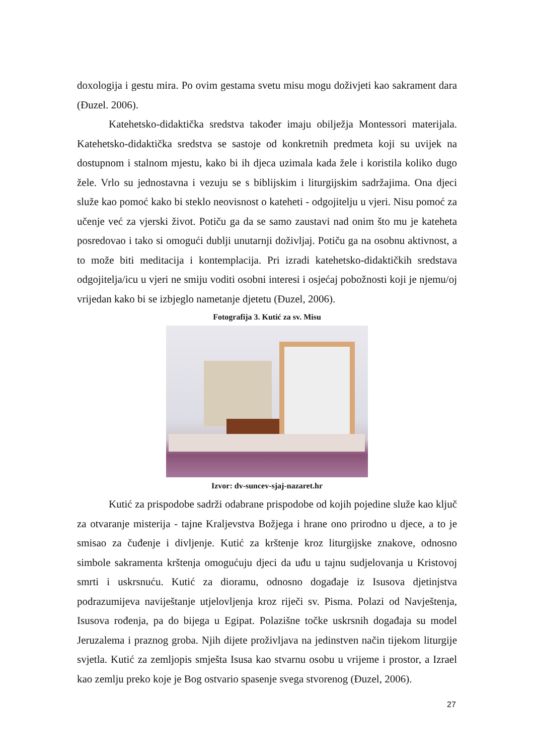doxologija i gestu mira. Po ovim gestama svetu misu mogu doživjeti kao sakrament dara (Đuzel. 2006).
Katehetsko-didaktička sredstva također imaju obilježja Montessori materijala. Katehetsko-didaktička sredstva se sastoje od konkretnih predmeta koji su uvijek na dostupnom i stalnom mjestu, kako bi ih djeca uzimala kada žele i koristila koliko dugo žele. Vrlo su jednostavna i vezuju se s biblijskim i liturgijskim sadržajima. Ona djeci služe kao pomoć kako bi steklo neovisnost o kateheti - odgojitelju u vjeri. Nisu pomoć za učenje već za vjerski život. Potiču ga da se samo zaustavi nad onim što mu je kateheta posredovao i tako si omogući dublji unutarnji doživljaj. Potiču ga na osobnu aktivnost, a to može biti meditacija i kontemplacija. Pri izradi katehetsko-didaktičkih sredstava odgojitelja/icu u vjeri ne smiju voditi osobni interesi i osjećaj pobožnosti koji je njemu/oj vrijedan kako bi se izbjeglo nametanje djetetu (Đuzel, 2006).
Fotografija 3. Kutić za sv. Misu
Izvor: dv-suncev-sjaj-nazaret.hr
Kutić za prispodobe sadrži odabrane prispodobe od kojih pojedine služe kao ključ za otvaranje misterija - tajne Kraljevstva Božjega i hrane ono prirodno u djece, a to je smisao za čuđenje i divljenje. Kutić za krštenje kroz liturgijske znakove, odnosno simbole sakramenta krštenja omogućuju djeci da uđu u tajnu sudjelovanja u Kristovoj smrti i uskrsnuću. Kutić za dioramu, odnosno događaje iz Isusova djetinjstva podrazumijeva naviještanje utjelovljenja kroz riječi sv. Pisma. Polazi od Navještenja, Isusova rođenja, pa do bijega u Egipat. Polazišne točke uskrsnih događaja su model Jeruzalema i praznog groba. Njih dijete proživljava na jedinstven način tijekom liturgije svjetla. Kutić za zemljopis smješta Isusa kao stvarnu osobu u vrijeme i prostor, a Izrael kao zemlju preko koje je Bog ostvario spasenje svega stvorenog (Đuzel, 2006).
27